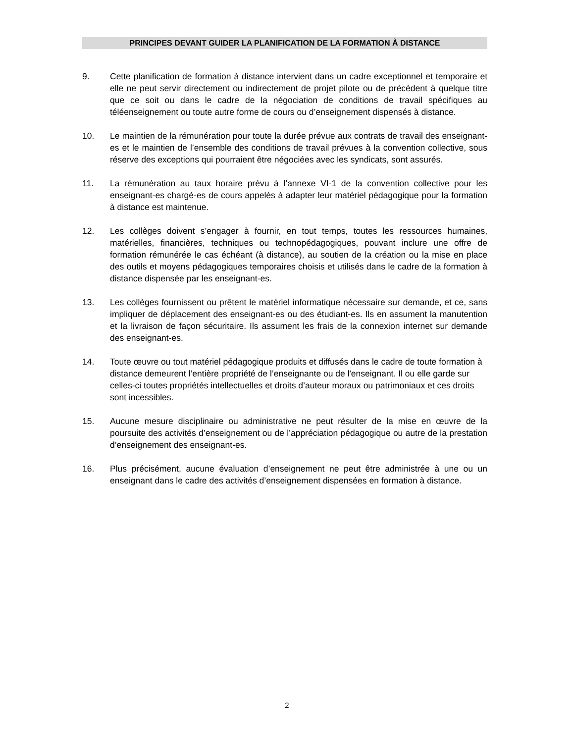PRINCIPES DEVANT GUIDER LA PLANIFICATION DE LA FORMATION À DISTANCE
9. Cette planification de formation à distance intervient dans un cadre exceptionnel et temporaire et elle ne peut servir directement ou indirectement de projet pilote ou de précédent à quelque titre que ce soit ou dans le cadre de la négociation de conditions de travail spécifiques au téléenseignement ou toute autre forme de cours ou d’enseignement dispensés à distance.
10. Le maintien de la rémunération pour toute la durée prévue aux contrats de travail des enseignant-es et le maintien de l’ensemble des conditions de travail prévues à la convention collective, sous réserve des exceptions qui pourraient être négociées avec les syndicats, sont assurés.
11. La rémunération au taux horaire prévu à l’annexe VI-1 de la convention collective pour les enseignant-es chargé-es de cours appelés à adapter leur matériel pédagogique pour la formation à distance est maintenue.
12. Les collèges doivent s’engager à fournir, en tout temps, toutes les ressources humaines, matérielles, financières, techniques ou technopédagogiques, pouvant inclure une offre de formation rémunérée le cas échéant (à distance), au soutien de la création ou la mise en place des outils et moyens pédagogiques temporaires choisis et utilisés dans le cadre de la formation à distance dispensée par les enseignant-es.
13. Les collèges fournissent ou prêtent le matériel informatique nécessaire sur demande, et ce, sans impliquer de déplacement des enseignant-es ou des étudiant-es. Ils en assument la manutention et la livraison de façon sécuritaire. Ils assument les frais de la connexion internet sur demande des enseignant-es.
14. Toute œuvre ou tout matériel pédagogique produits et diffusés dans le cadre de toute formation à distance demeurent l’entière propriété de l’enseignante ou de l'enseignant. Il ou elle garde sur celles-ci toutes propriétés intellectuelles et droits d’auteur moraux ou patrimoniaux et ces droits sont incessibles.
15. Aucune mesure disciplinaire ou administrative ne peut résulter de la mise en œuvre de la poursuite des activités d’enseignement ou de l’appréciation pédagogique ou autre de la prestation d’enseignement des enseignant-es.
16. Plus précisément, aucune évaluation d’enseignement ne peut être administrée à une ou un enseignant dans le cadre des activités d’enseignement dispensées en formation à distance.
2